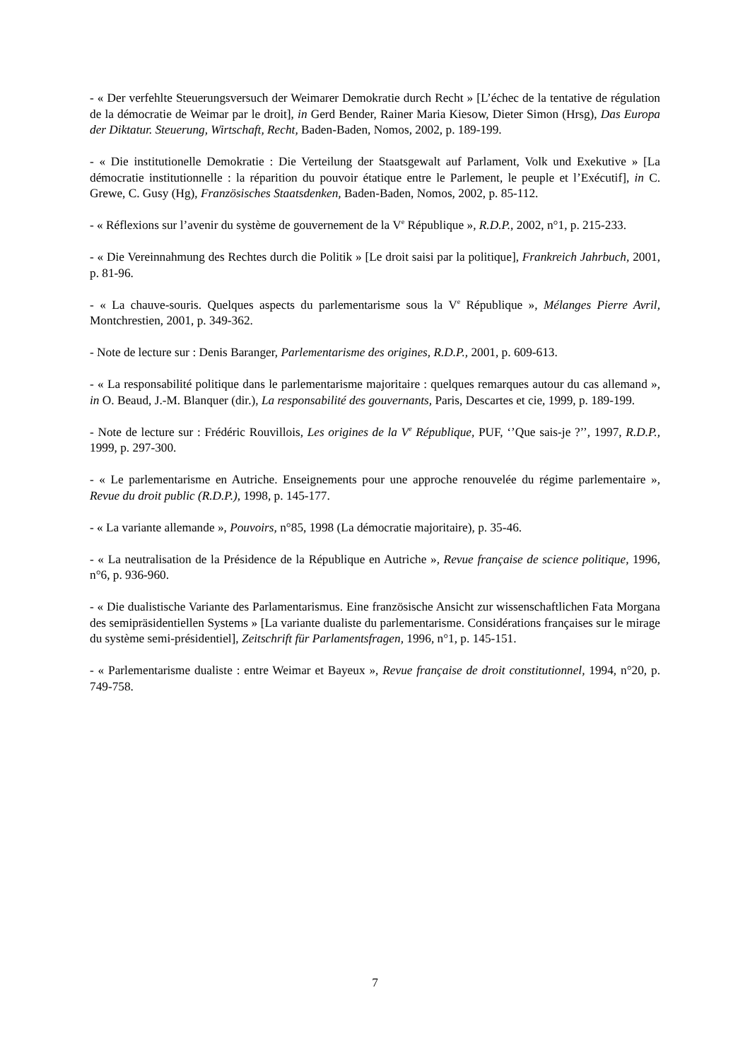- « Der verfehlte Steuerungsversuch der Weimarer Demokratie durch Recht » [L’échec de la tentative de régulation de la démocratie de Weimar par le droit], in Gerd Bender, Rainer Maria Kiesow, Dieter Simon (Hrsg), Das Europa der Diktatur. Steuerung, Wirtschaft, Recht, Baden-Baden, Nomos, 2002, p. 189-199.
- « Die institutionelle Demokratie : Die Verteilung der Staatsgewalt auf Parlament, Volk und Exekutive » [La démocratie institutionnelle : la réparition du pouvoir étatique entre le Parlement, le peuple et l’Exécutif], in C. Grewe, C. Gusy (Hg), Französisches Staatsdenken, Baden-Baden, Nomos, 2002, p. 85-112.
- « Réflexions sur l’avenir du système de gouvernement de la V<sup>e</sup> République », R.D.P., 2002, n°1, p. 215-233.
- « Die Vereinnahmung des Rechtes durch die Politik » [Le droit saisi par la politique], Frankreich Jahrbuch, 2001, p. 81-96.
- « La chauve-souris. Quelques aspects du parlementarisme sous la V<sup>e</sup> République », Mélanges Pierre Avril, Montchrestien, 2001, p. 349-362.
- Note de lecture sur : Denis Baranger, Parlementarisme des origines, R.D.P., 2001, p. 609-613.
- « La responsabilité politique dans le parlementarisme majoritaire : quelques remarques autour du cas allemand », in O. Beaud, J.-M. Blanquer (dir.), La responsabilité des gouvernants, Paris, Descartes et cie, 1999, p. 189-199.
- Note de lecture sur : Frédéric Rouvillois, Les origines de la V<sup>e</sup> République, PUF, ‘’Que sais-je ?’’, 1997, R.D.P., 1999, p. 297-300.
- « Le parlementarisme en Autriche. Enseignements pour une approche renouvelée du régime parlementaire », Revue du droit public (R.D.P.), 1998, p. 145-177.
- « La variante allemande », Pouvoirs, n°85, 1998 (La démocratie majoritaire), p. 35-46.
- « La neutralisation de la Présidence de la République en Autriche », Revue française de science politique, 1996, n°6, p. 936-960.
- « Die dualistische Variante des Parlamentarismus. Eine französische Ansicht zur wissenschaftlichen Fata Morgana des semipräsidentiellen Systems » [La variante dualiste du parlementarisme. Considérations françaises sur le mirage du système semi-présidentiel], Zeitschrift für Parlamentsfragen, 1996, n°1, p. 145-151.
- « Parlementarisme dualiste : entre Weimar et Bayeux », Revue française de droit constitutionnel, 1994, n°20, p. 749-758.
7